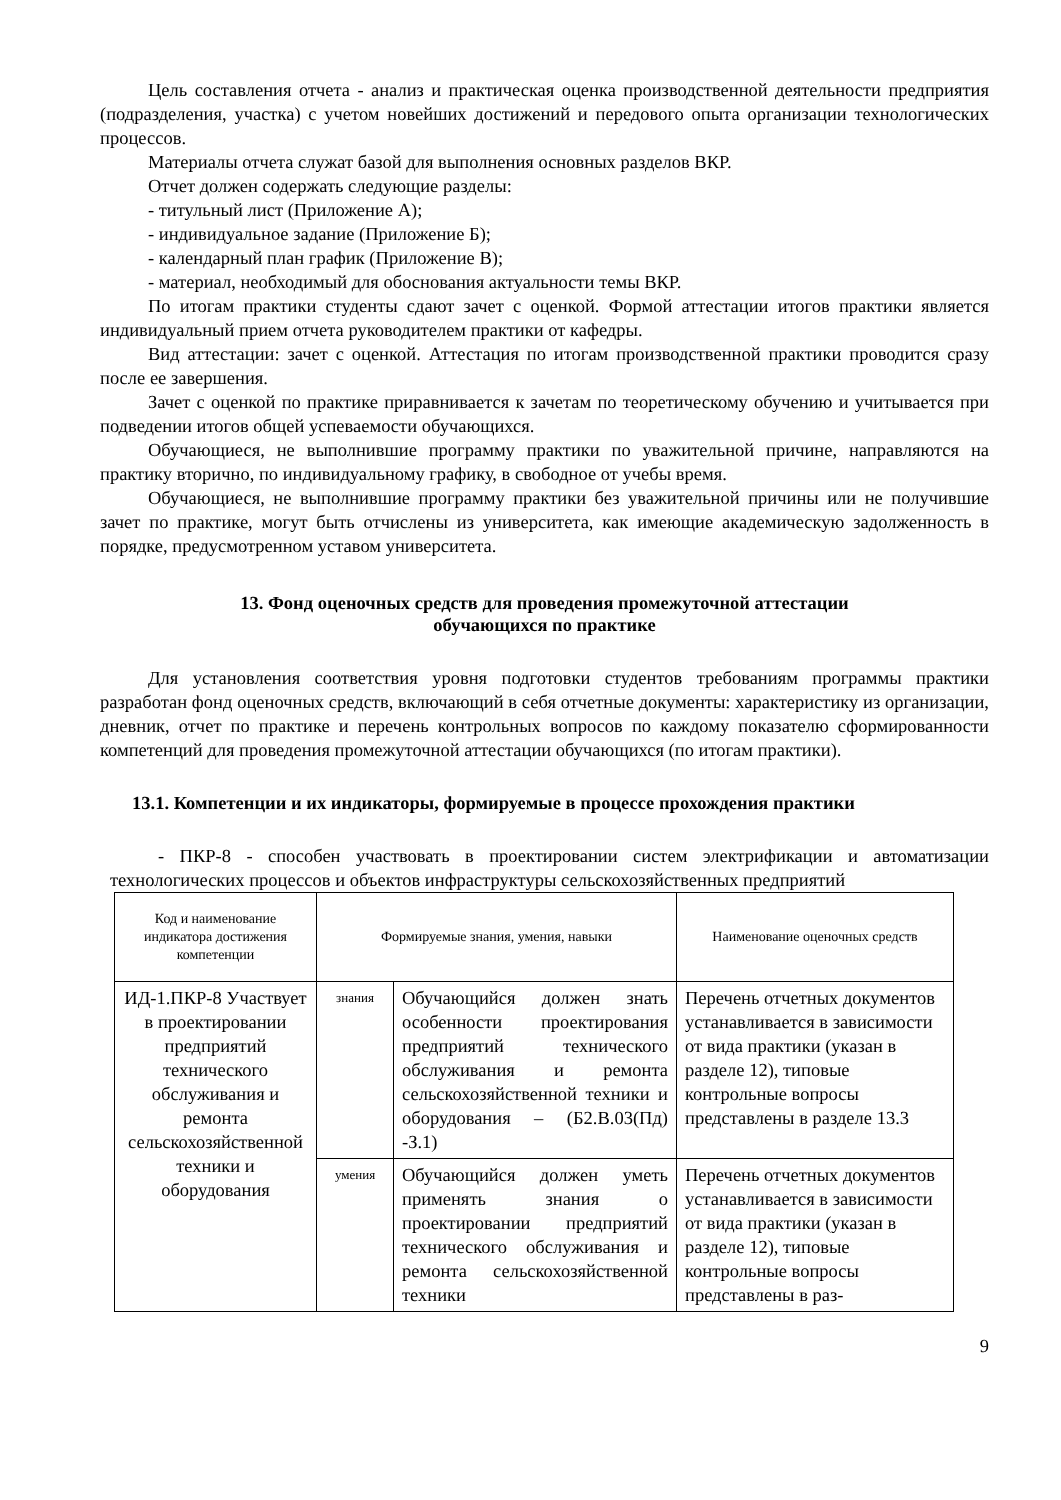Цель составления отчета - анализ и практическая оценка производственной деятельности предприятия (подразделения, участка) с учетом новейших достижений и передового опыта организации технологических процессов.
Материалы отчета служат базой для выполнения основных разделов ВКР.
Отчет должен содержать следующие разделы:
- титульный лист (Приложение А);
- индивидуальное задание (Приложение Б);
- календарный план график (Приложение В);
- материал, необходимый для обоснования актуальности темы ВКР.
По итогам практики студенты сдают зачет с оценкой. Формой аттестации итогов практики является индивидуальный прием отчета руководителем практики от кафедры.
Вид аттестации: зачет с оценкой. Аттестация по итогам производственной практики проводится сразу после ее завершения.
Зачет с оценкой по практике приравнивается к зачетам по теоретическому обучению и учитывается при подведении итогов общей успеваемости обучающихся.
Обучающиеся, не выполнившие программу практики по уважительной причине, направляются на практику вторично, по индивидуальному графику, в свободное от учебы время.
Обучающиеся, не выполнившие программу практики без уважительной причины или не получившие зачет по практике, могут быть отчислены из университета, как имеющие академическую задолженность в порядке, предусмотренном уставом университета.
13. Фонд оценочных средств для проведения промежуточной аттестации
обучающихся по практике
Для установления соответствия уровня подготовки студентов требованиям программы практики разработан фонд оценочных средств, включающий в себя отчетные документы: характеристику из организации, дневник, отчет по практике и перечень контрольных вопросов по каждому показателю сформированности компетенций для проведения промежуточной аттестации обучающихся (по итогам практики).
13.1. Компетенции и их индикаторы, формируемые в процессе прохождения практики
- ПКР-8 - способен участвовать в проектировании систем электрификации и автоматизации технологических процессов и объектов инфраструктуры сельскохозяйственных предприятий
| Код и наименование индикатора достижения компетенции | Формируемые знания, умения, навыки | | Наименование оценочных средств |
| --- | --- | --- | --- |
| ИД-1.ПКР-8 Участвует в проектировании предприятий технического обслуживания и ремонта сельскохозяйственной техники и оборудования | знания | Обучающийся должен знать особенности проектирования предприятий технического обслуживания и ремонта сельскохозяйственной техники и оборудования – (Б2.В.03(Пд) -З.1) | Перечень отчетных документов устанавливается в зависимости от вида практики (указан в разделе 12), типовые контрольные вопросы представлены в разделе 13.3 |
| | умения | Обучающийся должен уметь применять знания о проектировании предприятий технического обслуживания и ремонта сельскохозяйственной техники | Перечень отчетных документов устанавливается в зависимости от вида практики (указан в разделе 12), типовые контрольные вопросы представлены в раз- |
9